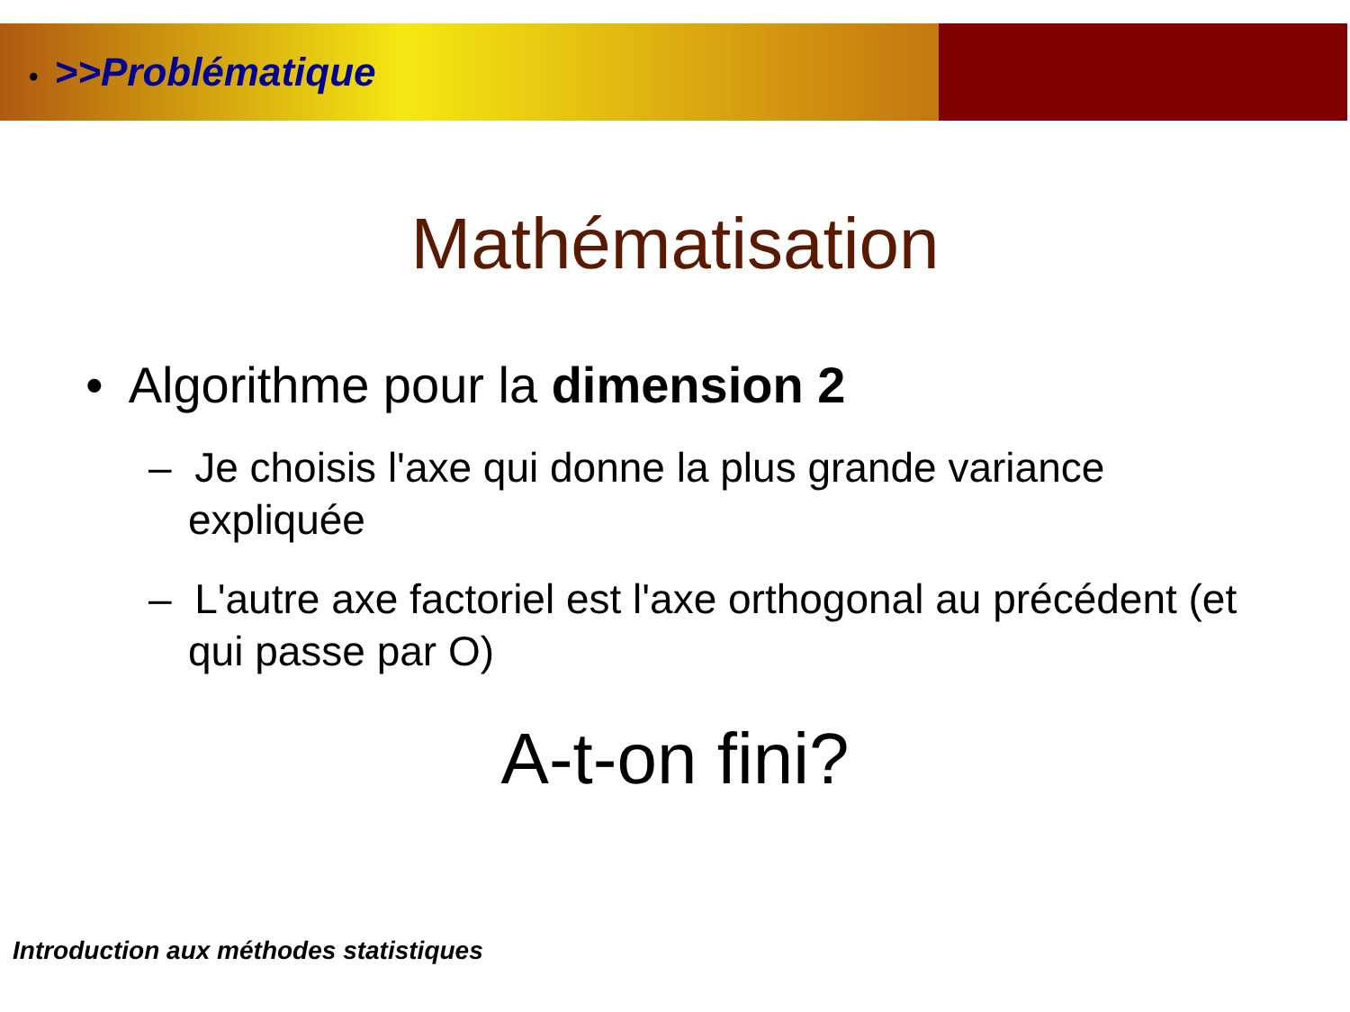• >>Problématique
Mathématisation
• Algorithme pour la dimension 2
– Je choisis l'axe qui donne la plus grande variance expliquée
– L'autre axe factoriel est l'axe orthogonal au précédent (et qui passe par O)
A-t-on fini?
Introduction aux méthodes statistiques